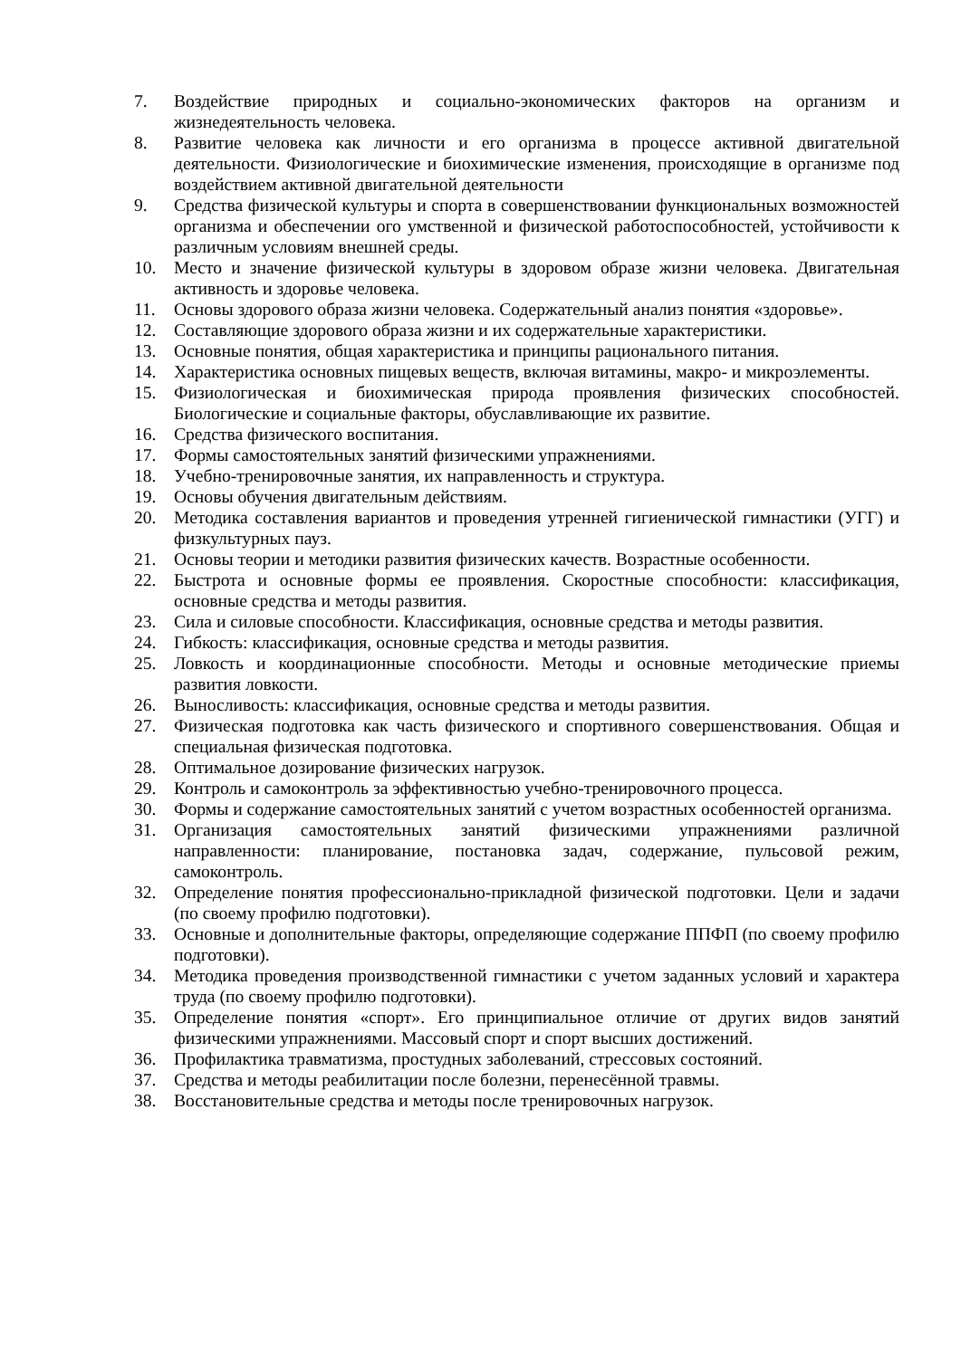7. Воздействие природных и социально-экономических факторов на организм и жизнедеятельность человека.
8. Развитие человека как личности и его организма в процессе активной двигательной деятельности. Физиологические и биохимические изменения, происходящие в организме под воздействием активной двигательной деятельности
9. Средства физической культуры и спорта в совершенствовании функциональных возможностей организма и обеспечении ого умственной и физической работоспособностей, устойчивости к различным условиям внешней среды.
10. Место и значение физической культуры в здоровом образе жизни человека. Двигательная активность и здоровье человека.
11. Основы здорового образа жизни человека. Содержательный анализ понятия «здоровье».
12. Составляющие здорового образа жизни и их содержательные характеристики.
13. Основные понятия, общая характеристика и принципы рационального питания.
14. Характеристика основных пищевых веществ, включая витамины, макро- и микроэлементы.
15. Физиологическая и биохимическая природа проявления физических способностей. Биологические и социальные факторы, обуславливающие их развитие.
16. Средства физического воспитания.
17. Формы самостоятельных занятий физическими упражнениями.
18. Учебно-тренировочные занятия, их направленность и структура.
19. Основы обучения двигательным действиям.
20. Методика составления вариантов и проведения утренней гигиенической гимнастики (УГГ) и физкультурных пауз.
21. Основы теории и методики развития физических качеств. Возрастные особенности.
22. Быстрота и основные формы ее проявления. Скоростные способности: классификация, основные средства и методы развития.
23. Сила и силовые способности. Классификация, основные средства и методы развития.
24. Гибкость: классификация, основные средства и методы развития.
25. Ловкость и координационные способности. Методы и основные методические приемы развития ловкости.
26. Выносливость: классификация, основные средства и методы развития.
27. Физическая подготовка как часть физического и спортивного совершенствования. Общая и специальная физическая подготовка.
28. Оптимальное дозирование физических нагрузок.
29. Контроль и самоконтроль за эффективностью учебно-тренировочного процесса.
30. Формы и содержание самостоятельных занятий с учетом возрастных особенностей организма.
31. Организация самостоятельных занятий физическими упражнениями различной направленности: планирование, постановка задач, содержание, пульсовой режим, самоконтроль.
32. Определение понятия профессионально-прикладной физической подготовки. Цели и задачи (по своему профилю подготовки).
33. Основные и дополнительные факторы, определяющие содержание ППФП (по своему профилю подготовки).
34. Методика проведения производственной гимнастики с учетом заданных условий и характера труда (по своему профилю подготовки).
35. Определение понятия «спорт». Его принципиальное отличие от других видов занятий физическими упражнениями. Массовый спорт и спорт высших достижений.
36. Профилактика травматизма, простудных заболеваний, стрессовых состояний.
37. Средства и методы реабилитации после болезни, перенесённой травмы.
38. Восстановительные средства и методы после тренировочных нагрузок.